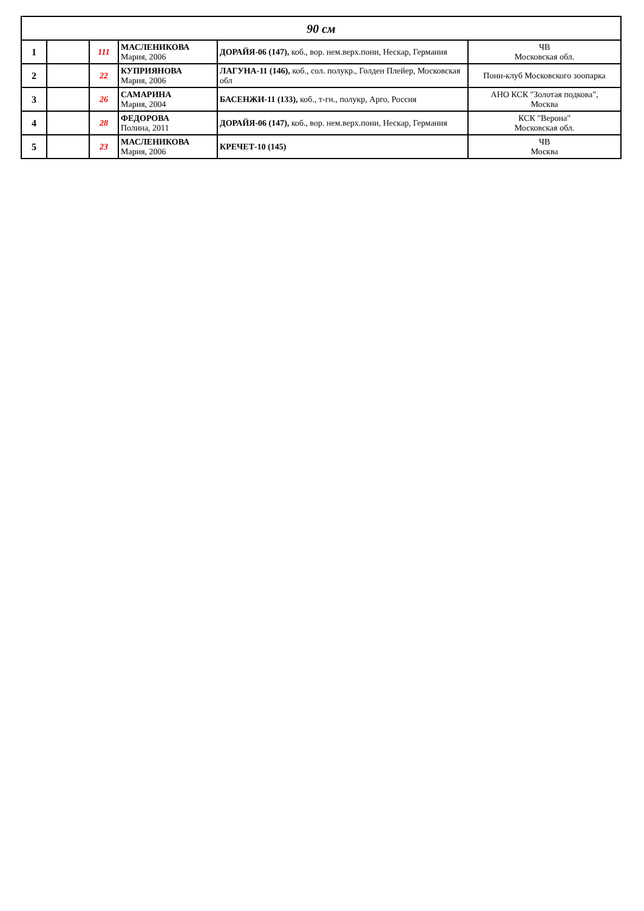| 90 см | | | | | |
| --- | --- | --- | --- | --- | --- |
| 1 | | 111 | МАСЛЕНИКОВА Мария, 2006 | ДОРАЙЯ-06 (147), коб., вор. нем.верх.пони, Нескар, Германия | ЧВ Московская обл. |
| 2 | | 22 | КУПРИЯНОВА Мария, 2006 | ЛАГУНА-11 (146), коб., сол. полукр., Голден Плейер, Московская обл | Пони-клуб Московского зоопарка |
| 3 | | 26 | САМАРИНА Мария, 2004 | БАСЕНЖИ-11 (133), коб., т-гн., полукр, Арго, Россия | АНО КСК "Золотая подкова", Москва |
| 4 | | 28 | ФЕДОРОВА Полина, 2011 | ДОРАЙЯ-06 (147), коб., вор. нем.верх.пони, Нескар, Германия | КСК "Верона" Московская обл. |
| 5 | | 23 | МАСЛЕНИКОВА Мария, 2006 | КРЕЧЕТ-10 (145) | ЧВ Москва |